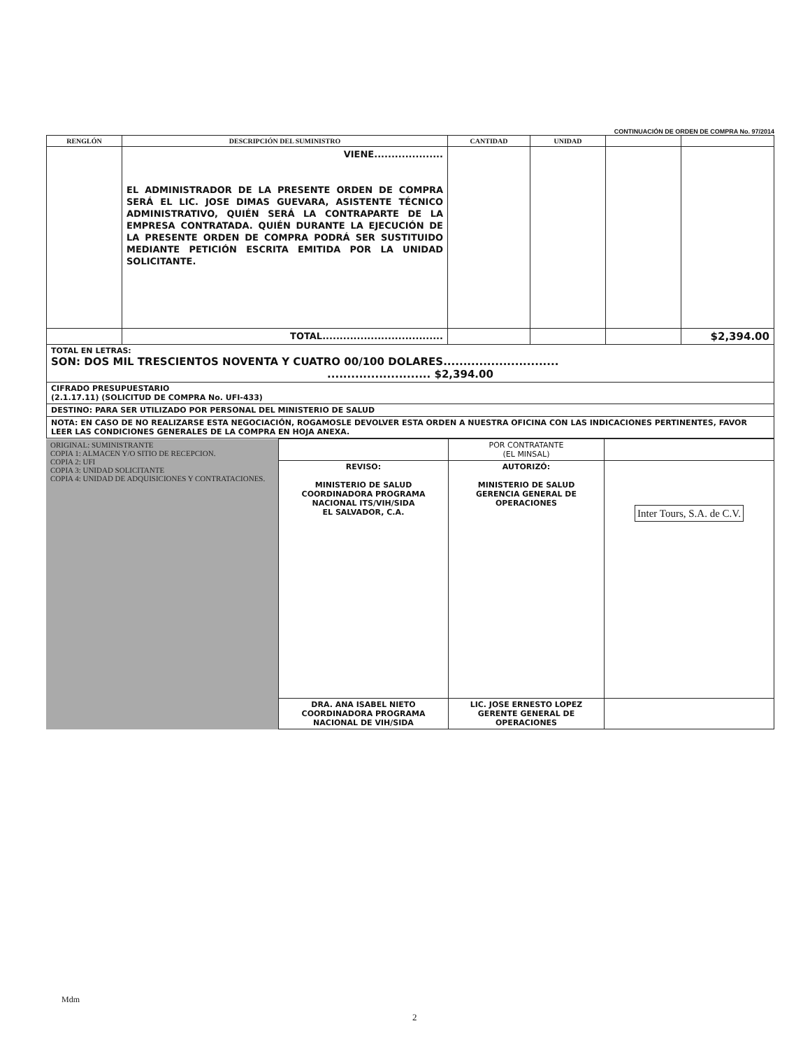CONTINUACIÓN DE ORDEN DE COMPRA No. 97/2014
| RENGLÓN | DESCRIPCIÓN DEL SUMINISTRO | CANTIDAD | UNIDAD | | |
| --- | --- | --- | --- | --- | --- |
| | VIENE.................... EL ADMINISTRADOR DE LA PRESENTE ORDEN DE COMPRA SERÁ EL LIC. JOSE DIMAS GUEVARA, ASISTENTE TÉCNICO ADMINISTRATIVO, QUIÉN SERÁ LA CONTRAPARTE DE LA EMPRESA CONTRATADA. QUIÉN DURANTE LA EJECUCIÓN DE LA PRESENTE ORDEN DE COMPRA PODRÁ SER SUSTITUIDO MEDIANTE PETICIÓN ESCRITA EMITIDA POR LA UNIDAD SOLICITANTE. | | | | |
| | TOTAL................................... | | | | $2,394.00 |
| TOTAL EN LETRAS: SON: DOS MIL TRESCIENTOS NOVENTA Y CUATRO 00/100 DOLARES............................. .......................... $2,394.00 | | | | | |
| CIFRADO PRESUPUESTARIO (2.1.17.11) (SOLICITUD DE COMPRA No. UFI-433) | | | | | |
| DESTINO: PARA SER UTILIZADO POR PERSONAL DEL MINISTERIO DE SALUD | | | | | |
| NOTA: EN CASO DE NO REALIZARSE ESTA NEGOCIACIÓN, ROGAMOSLE DEVOLVER ESTA ORDEN A NUESTRA OFICINA CON LAS INDICACIONES PERTINENTES, FAVOR LEER LAS CONDICIONES GENERALES DE LA COMPRA EN HOJA ANEXA. | | | | | |
| ORIGINAL: SUMINISTRANTE COPIA 1: ALMACEN Y/O SITIO DE RECEPCION. COPIA 2: UFI COPIA 3: UNIDAD SOLICITANTE COPIA 4: UNIDAD DE ADQUISICIONES Y CONTRATACIONES. | | POR CONTRATANTE (EL MINSAL) | |
| | REVISO: MINISTERIO DE SALUD COORDINADORA PROGRAMA NACIONAL ITS/VIH/SIDA EL SALVADOR, C.A. | AUTORIZÓ: MINISTERIO DE SALUD GERENCIA GENERAL DE OPERACIONES | Inter Tours, S.A. de C.V. |
| | DRA. ANA ISABEL NIETO COORDINADORA PROGRAMA NACIONAL DE VIH/SIDA | LIC. JOSE ERNESTO LOPEZ GERENTE GENERAL DE OPERACIONES | |
Mdm
2